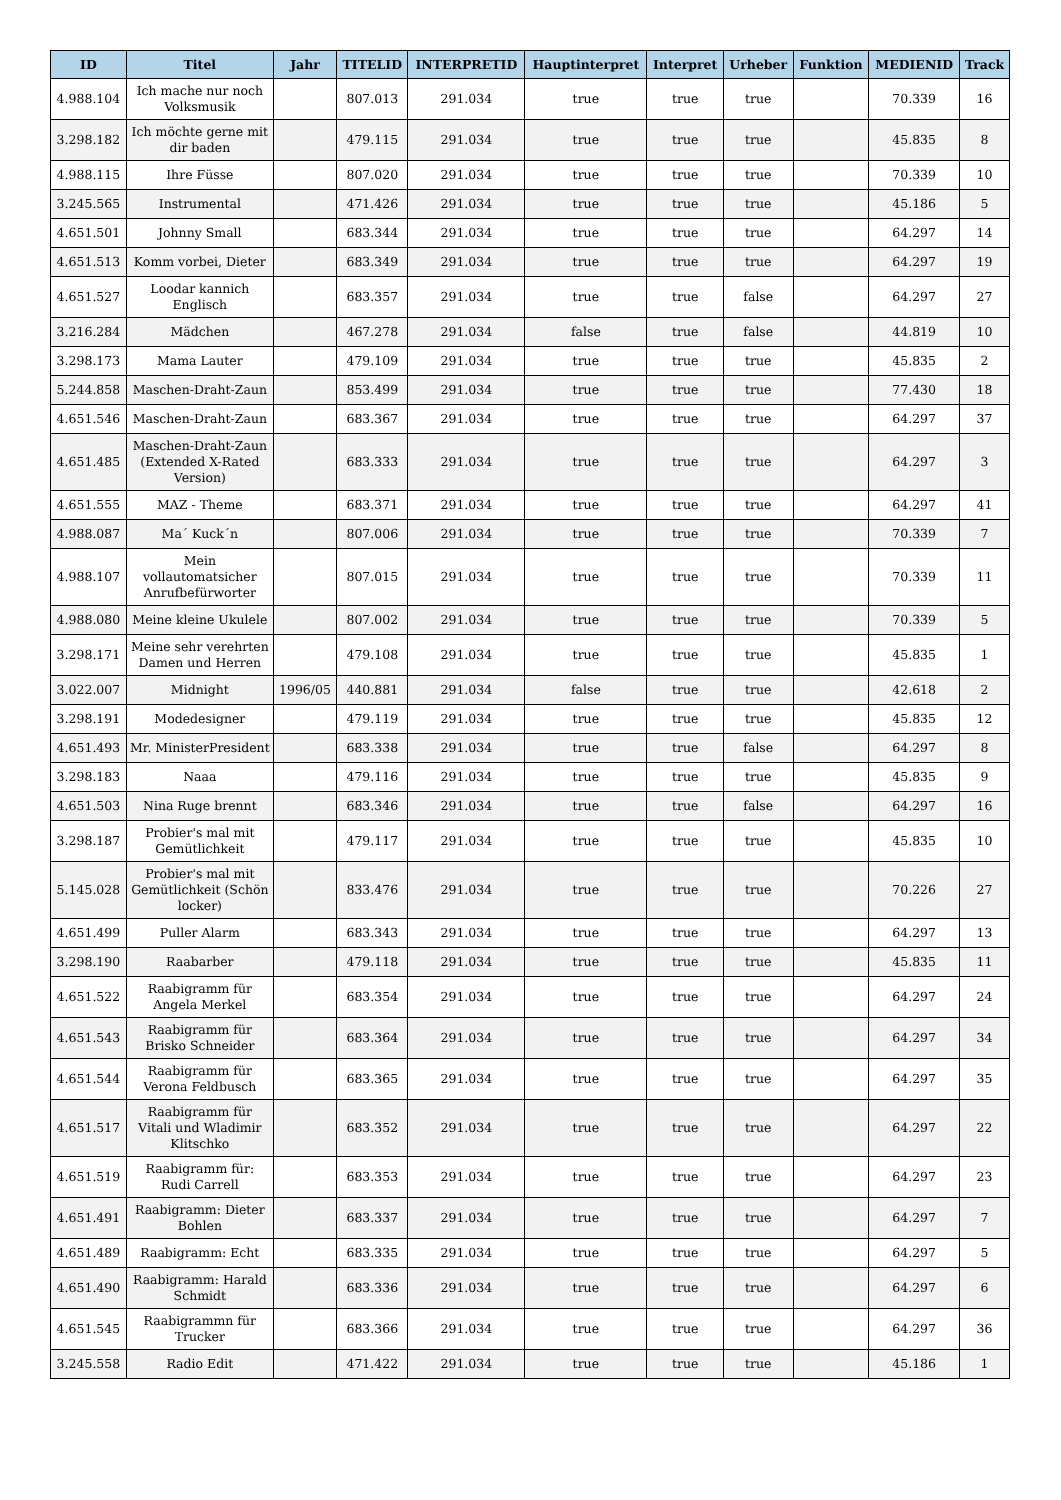| ID | Titel | Jahr | TITELID | INTERPRETID | Hauptinterpret | Interpret | Urheber | Funktion | MEDIENID | Track |
| --- | --- | --- | --- | --- | --- | --- | --- | --- | --- | --- |
| 4.988.104 | Ich mache nur noch Volksmusik | | 807.013 | 291.034 | true | true | true | | 70.339 | 16 |
| 3.298.182 | Ich möchte gerne mit dir baden | | 479.115 | 291.034 | true | true | true | | 45.835 | 8 |
| 4.988.115 | Ihre Füsse | | 807.020 | 291.034 | true | true | true | | 70.339 | 10 |
| 3.245.565 | Instrumental | | 471.426 | 291.034 | true | true | true | | 45.186 | 5 |
| 4.651.501 | Johnny Small | | 683.344 | 291.034 | true | true | true | | 64.297 | 14 |
| 4.651.513 | Komm vorbei, Dieter | | 683.349 | 291.034 | true | true | true | | 64.297 | 19 |
| 4.651.527 | Loodar kannich Englisch | | 683.357 | 291.034 | true | true | false | | 64.297 | 27 |
| 3.216.284 | Mädchen | | 467.278 | 291.034 | false | true | false | | 44.819 | 10 |
| 3.298.173 | Mama Lauter | | 479.109 | 291.034 | true | true | true | | 45.835 | 2 |
| 5.244.858 | Maschen-Draht-Zaun | | 853.499 | 291.034 | true | true | true | | 77.430 | 18 |
| 4.651.546 | Maschen-Draht-Zaun | | 683.367 | 291.034 | true | true | true | | 64.297 | 37 |
| 4.651.485 | Maschen-Draht-Zaun (Extended X-Rated Version) | | 683.333 | 291.034 | true | true | true | | 64.297 | 3 |
| 4.651.555 | MAZ - Theme | | 683.371 | 291.034 | true | true | true | | 64.297 | 41 |
| 4.988.087 | Ma´ Kuck´n | | 807.006 | 291.034 | true | true | true | | 70.339 | 7 |
| 4.988.107 | Mein vollautomatsicher Anrufbefürworter | | 807.015 | 291.034 | true | true | true | | 70.339 | 11 |
| 4.988.080 | Meine kleine Ukulele | | 807.002 | 291.034 | true | true | true | | 70.339 | 5 |
| 3.298.171 | Meine sehr verehrten Damen und Herren | | 479.108 | 291.034 | true | true | true | | 45.835 | 1 |
| 3.022.007 | Midnight | 1996/05 | 440.881 | 291.034 | false | true | true | | 42.618 | 2 |
| 3.298.191 | Modedesigner | | 479.119 | 291.034 | true | true | true | | 45.835 | 12 |
| 4.651.493 | Mr. MinisterPresident | | 683.338 | 291.034 | true | true | false | | 64.297 | 8 |
| 3.298.183 | Naaa | | 479.116 | 291.034 | true | true | true | | 45.835 | 9 |
| 4.651.503 | Nina Ruge brennt | | 683.346 | 291.034 | true | true | false | | 64.297 | 16 |
| 3.298.187 | Probier's mal mit Gemütlichkeit | | 479.117 | 291.034 | true | true | true | | 45.835 | 10 |
| 5.145.028 | Probier's mal mit Gemütlichkeit (Schön locker) | | 833.476 | 291.034 | true | true | true | | 70.226 | 27 |
| 4.651.499 | Puller Alarm | | 683.343 | 291.034 | true | true | true | | 64.297 | 13 |
| 3.298.190 | Raabarber | | 479.118 | 291.034 | true | true | true | | 45.835 | 11 |
| 4.651.522 | Raabigramm für Angela Merkel | | 683.354 | 291.034 | true | true | true | | 64.297 | 24 |
| 4.651.543 | Raabigramm für Brisko Schneider | | 683.364 | 291.034 | true | true | true | | 64.297 | 34 |
| 4.651.544 | Raabigramm für Verona Feldbusch | | 683.365 | 291.034 | true | true | true | | 64.297 | 35 |
| 4.651.517 | Raabigramm für Vitali und Wladimir Klitschko | | 683.352 | 291.034 | true | true | true | | 64.297 | 22 |
| 4.651.519 | Raabigramm für: Rudi Carrell | | 683.353 | 291.034 | true | true | true | | 64.297 | 23 |
| 4.651.491 | Raabigramm: Dieter Bohlen | | 683.337 | 291.034 | true | true | true | | 64.297 | 7 |
| 4.651.489 | Raabigramm: Echt | | 683.335 | 291.034 | true | true | true | | 64.297 | 5 |
| 4.651.490 | Raabigramm: Harald Schmidt | | 683.336 | 291.034 | true | true | true | | 64.297 | 6 |
| 4.651.545 | Raabigrammn für Trucker | | 683.366 | 291.034 | true | true | true | | 64.297 | 36 |
| 3.245.558 | Radio Edit | | 471.422 | 291.034 | true | true | true | | 45.186 | 1 |